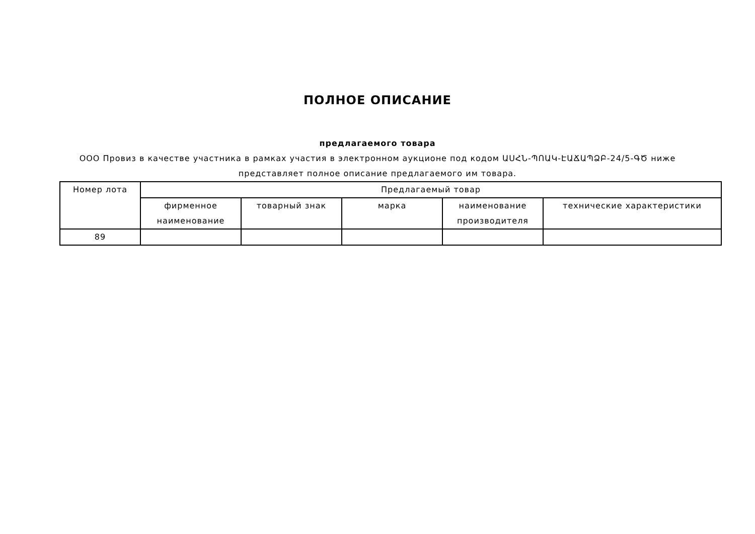ПОЛНОЕ ОПИСАНИЕ
предлагаемого товара
ООО Провиз в качестве участника в рамках участия в электронном аукционе под кодом ԱՍՀՆ-ՊՈԱԿ-ԷԱՃԱՊՁԲ-24/5-ԳԾ ниже представляет полное описание предлагаемого им товара.
| Номер лота | Предлагаемый товар | | | | |
| --- | --- | --- | --- | --- | --- |
| | фирменное наименование | товарный знак | марка | наименование производителя | технические характеристики |
| 89 | | | | | |